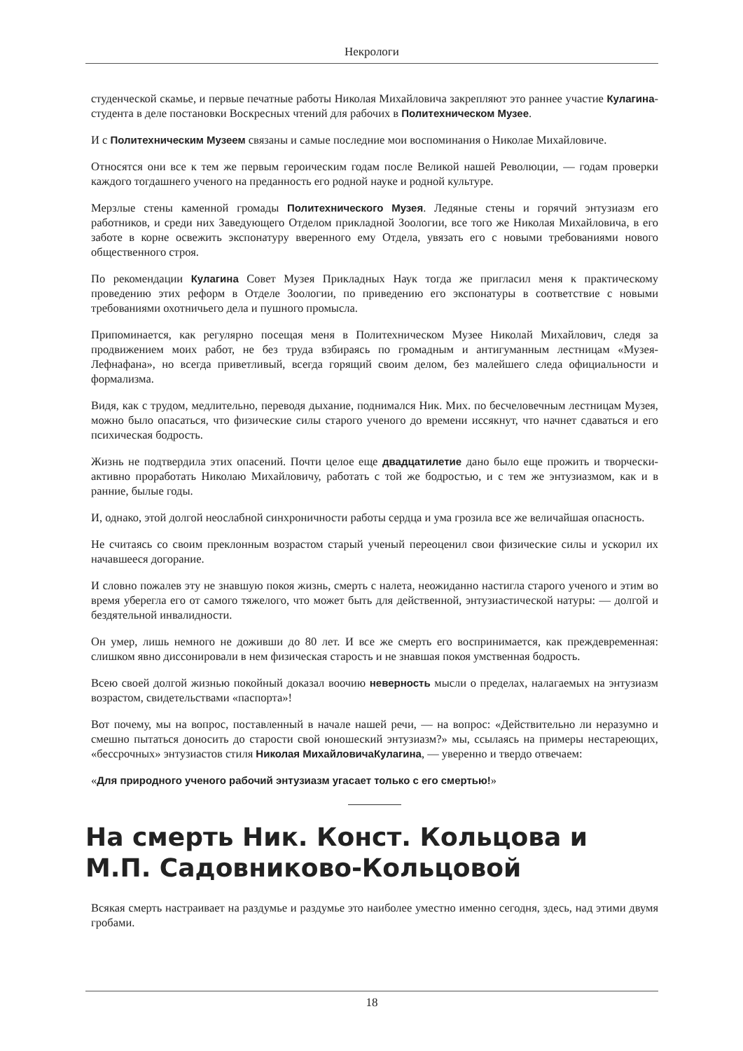Некрологи
студенческой скамье, и первые печатные работы Николая Михайловича закрепляют это раннее участие Кулагина-студента в деле постановки Воскресных чтений для рабочих в Политехническом Музее.
И с Политехническим Музеем связаны и самые последние мои воспоминания о Николае Михайловиче.
Относятся они все к тем же первым героическим годам после Великой нашей Революции, — годам проверки каждого тогдашнего ученого на преданность его родной науке и родной культуре.
Мерзлые стены каменной громады Политехнического Музея. Ледяные стены и горячий энтузиазм его работников, и среди них Заведующего Отделом прикладной Зоологии, все того же Николая Михайловича, в его заботе в корне освежить экспонатуру вверенного ему Отдела, увязать его с новыми требованиями нового общественного строя.
По рекомендации Кулагина Совет Музея Прикладных Наук тогда же пригласил меня к практическому проведению этих реформ в Отделе Зоологии, по приведению его экспонатуры в соответствие с новыми требованиями охотничьего дела и пушного промысла.
Припоминается, как регулярно посещая меня в Политехническом Музее Николай Михайлович, следя за продвижением моих работ, не без труда взбираясь по громадным и антигуманным лестницам «Музея-Лефнафана», но всегда приветливый, всегда горящий своим делом, без малейшего следа официальности и формализма.
Видя, как с трудом, медлительно, переводя дыхание, поднимался Ник. Мих. по бесчеловечным лестницам Музея, можно было опасаться, что физические силы старого ученого до времени иссякнут, что начнет сдаваться и его психическая бодрость.
Жизнь не подтвердила этих опасений. Почти целое еще двадцатилетие дано было еще прожить и творчески- активно проработать Николаю Михайловичу, работать с той же бодростью, и с тем же энтузиазмом, как и в ранние, былые годы.
И, однако, этой долгой неослабной синхроничности работы сердца и ума грозила все же величайшая опасность.
Не считаясь со своим преклонным возрастом старый ученый переоценил свои физические силы и ускорил их начавшееся догорание.
И словно пожалев эту не знавшую покоя жизнь, смерть с налета, неожиданно настигла старого ученого и этим во время уберегла его от самого тяжелого, что может быть для действенной, энтузиастической натуры: — долгой и бездятельной инвалидности.
Он умер, лишь немного не доживши до 80 лет. И все же смерть его воспринимается, как преждевременная: слишком явно диссонировали в нем физическая старость и не знавшая покоя умственная бодрость.
Всею своей долгой жизнью покойный доказал воочию неверность мысли о пределах, налагаемых на энтузиазм возрастом, свидетельствами «паспорта»!
Вот почему, мы на вопрос, поставленный в начале нашей речи, — на вопрос: «Действительно ли неразумно и смешно пытаться доносить до старости свой юношеский энтузиазм?» мы, ссылаясь на примеры нестареющих, «бессрочных» энтузиастов стиля Николая МихайловичаКулагина, — уверенно и твердо отвечаем:
«Для природного ученого рабочий энтузиазм угасает только с его смертью!»
На смерть Ник. Конст. Кольцова и М.П. Садовниково-Кольцовой
Всякая смерть настраивает на раздумье и раздумье это наиболее уместно именно сегодня, здесь, над этими двумя гробами.
18